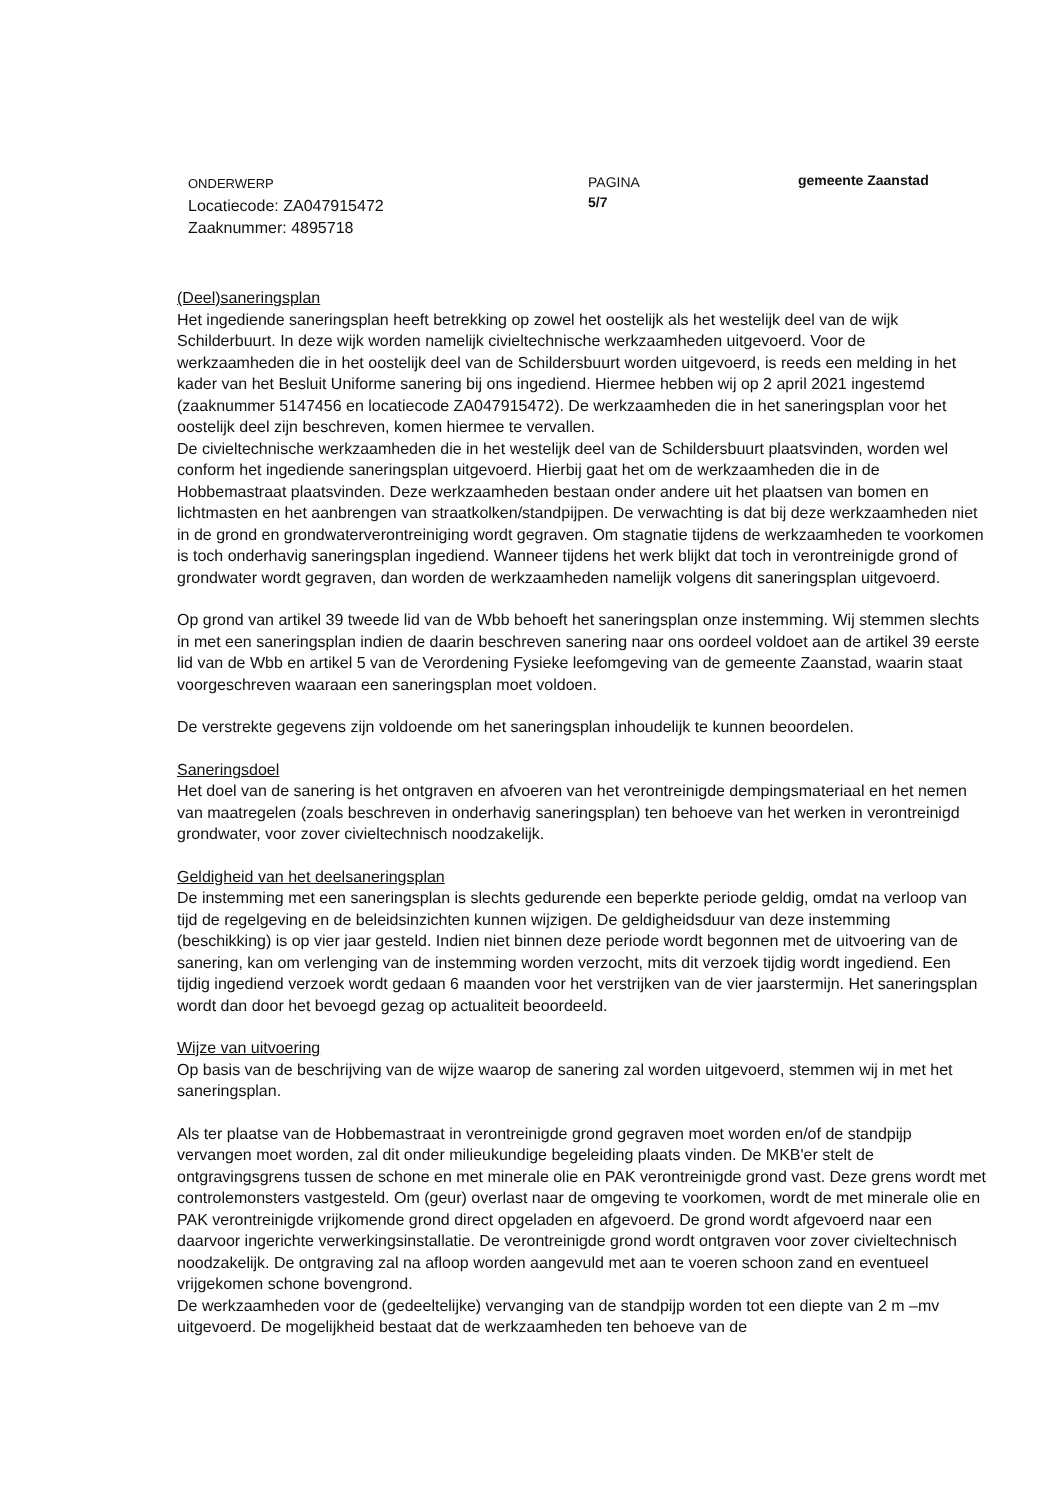ONDERWERP
Locatiecode: ZA047915472
Zaaknummer: 4895718
PAGINA
5/7
gemeente Zaanstad
(Deel)saneringsplan
Het ingediende saneringsplan heeft betrekking op zowel het oostelijk als het westelijk deel van de wijk Schilderbuurt. In deze wijk worden namelijk civieltechnische werkzaamheden uitgevoerd. Voor de werkzaamheden die in het oostelijk deel van de Schildersbuurt worden uitgevoerd, is reeds een melding in het kader van het Besluit Uniforme sanering bij ons ingediend. Hiermee hebben wij op 2 april 2021 ingestemd (zaaknummer 5147456 en locatiecode ZA047915472). De werkzaamheden die in het saneringsplan voor het oostelijk deel zijn beschreven, komen hiermee te vervallen.
De civieltechnische werkzaamheden die in het westelijk deel van de Schildersbuurt plaatsvinden, worden wel conform het ingediende saneringsplan uitgevoerd. Hierbij gaat het om de werkzaamheden die in de Hobbemastraat plaatsvinden. Deze werkzaamheden bestaan onder andere uit het plaatsen van bomen en lichtmasten en het aanbrengen van straatkolken/standpijpen. De verwachting is dat bij deze werkzaamheden niet in de grond en grondwaterverontreiniging wordt gegraven. Om stagnatie tijdens de werkzaamheden te voorkomen is toch onderhavig saneringsplan ingediend. Wanneer tijdens het werk blijkt dat toch in verontreinigde grond of grondwater wordt gegraven, dan worden de werkzaamheden namelijk volgens dit saneringsplan uitgevoerd.
Op grond van artikel 39 tweede lid van de Wbb behoeft het saneringsplan onze instemming. Wij stemmen slechts in met een saneringsplan indien de daarin beschreven sanering naar ons oordeel voldoet aan de artikel 39 eerste lid van de Wbb en artikel 5 van de Verordening Fysieke leefomgeving van de gemeente Zaanstad, waarin staat voorgeschreven waaraan een saneringsplan moet voldoen.
De verstrekte gegevens zijn voldoende om het saneringsplan inhoudelijk te kunnen beoordelen.
Saneringsdoel
Het doel van de sanering is het ontgraven en afvoeren van het verontreinigde dempingsmateriaal en het nemen van maatregelen (zoals beschreven in onderhavig saneringsplan) ten behoeve van het werken in verontreinigd grondwater, voor zover civieltechnisch noodzakelijk.
Geldigheid van het deelsaneringsplan
De instemming met een saneringsplan is slechts gedurende een beperkte periode geldig, omdat na verloop van tijd de regelgeving en de beleidsinzichten kunnen wijzigen. De geldigheidsduur van deze instemming (beschikking) is op vier jaar gesteld. Indien niet binnen deze periode wordt begonnen met de uitvoering van de sanering, kan om verlenging van de instemming worden verzocht, mits dit verzoek tijdig wordt ingediend. Een tijdig ingediend verzoek wordt gedaan 6 maanden voor het verstrijken van de vier jaarstermijn. Het saneringsplan wordt dan door het bevoegd gezag op actualiteit beoordeeld.
Wijze van uitvoering
Op basis van de beschrijving van de wijze waarop de sanering zal worden uitgevoerd, stemmen wij in met het saneringsplan.
Als ter plaatse van de Hobbemastraat in verontreinigde grond gegraven moet worden en/of de standpijp vervangen moet worden, zal dit onder milieukundige begeleiding plaats vinden. De MKB'er stelt de ontgravingsgrens tussen de schone en met minerale olie en PAK verontreinigde grond vast. Deze grens wordt met controlemonsters vastgesteld. Om (geur) overlast naar de omgeving te voorkomen, wordt de met minerale olie en PAK verontreinigde vrijkomende grond direct opgeladen en afgevoerd. De grond wordt afgevoerd naar een daarvoor ingerichte verwerkingsinstallatie. De verontreinigde grond wordt ontgraven voor zover civieltechnisch noodzakelijk. De ontgraving zal na afloop worden aangevuld met aan te voeren schoon zand en eventueel vrijgekomen schone bovengrond.
De werkzaamheden voor de (gedeeltelijke) vervanging van de standpijp worden tot een diepte van 2 m –mv uitgevoerd. De mogelijkheid bestaat dat de werkzaamheden ten behoeve van de